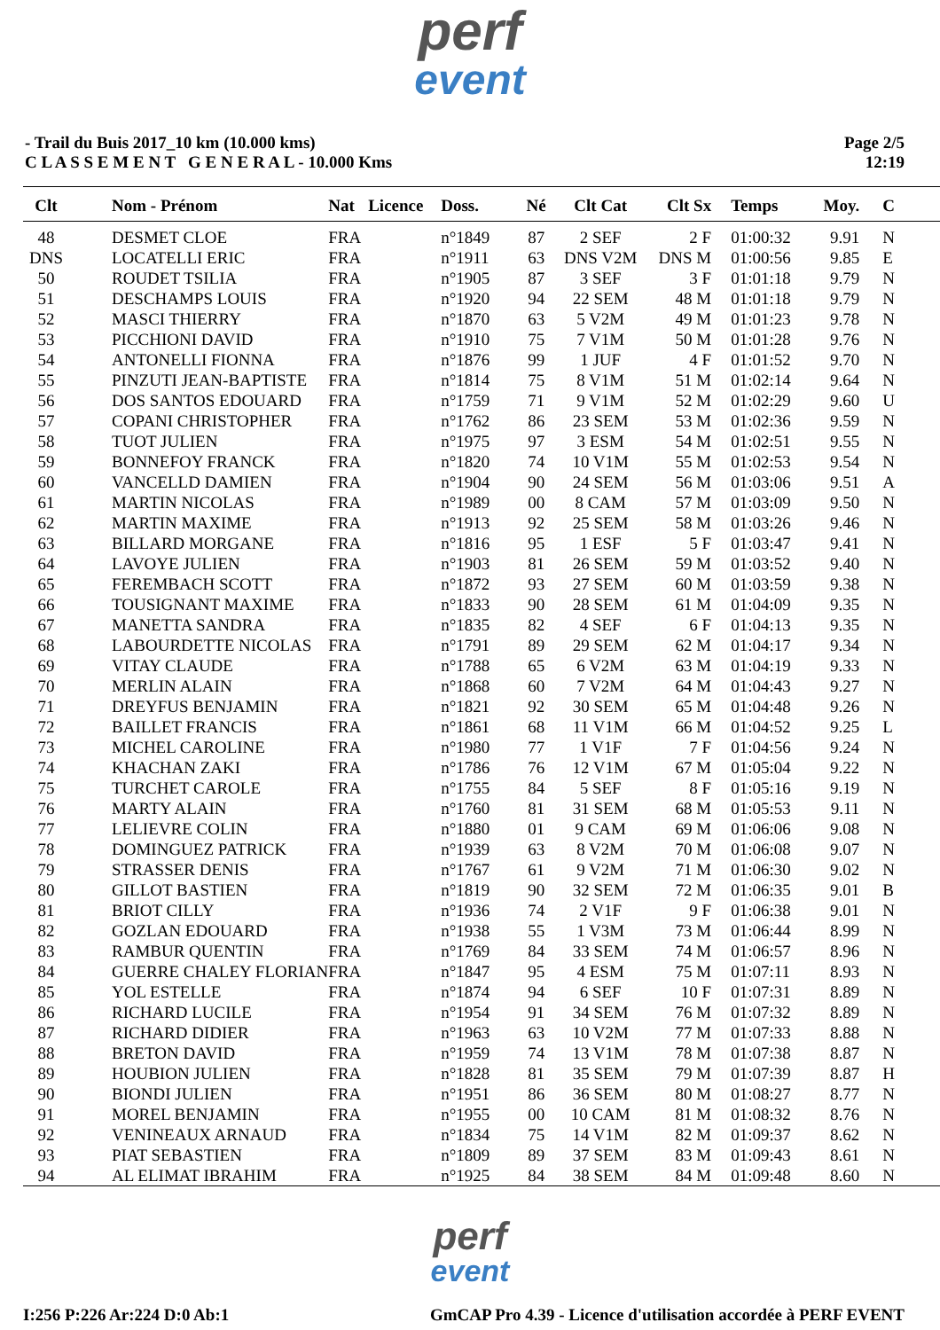perf
event
- Trail du Buis 2017_10 km (10.000 kms)
C L A S S E M E N T G E N E R A L - 10.000 Kms
Page 2/5
12:19
| Clt | Nom - Prénom | Nat | Licence | Doss. | Né | Clt Cat | Clt Sx | Temps | Moy. | C |
| --- | --- | --- | --- | --- | --- | --- | --- | --- | --- | --- |
| 48 | DESMET CLOE | FRA | | n°1849 | 87 | 2 SEF | 2 F | 01:00:32 | 9.91 | N |
| DNS | LOCATELLI ERIC | FRA | | n°1911 | 63 | DNS V2M | DNS M | 01:00:56 | 9.85 | E |
| 50 | ROUDET TSILIA | FRA | | n°1905 | 87 | 3 SEF | 3 F | 01:01:18 | 9.79 | N |
| 51 | DESCHAMPS LOUIS | FRA | | n°1920 | 94 | 22 SEM | 48 M | 01:01:18 | 9.79 | N |
| 52 | MASCI THIERRY | FRA | | n°1870 | 63 | 5 V2M | 49 M | 01:01:23 | 9.78 | N |
| 53 | PICCHIONI DAVID | FRA | | n°1910 | 75 | 7 V1M | 50 M | 01:01:28 | 9.76 | N |
| 54 | ANTONELLI FIONNA | FRA | | n°1876 | 99 | 1 JUF | 4 F | 01:01:52 | 9.70 | N |
| 55 | PINZUTI JEAN-BAPTISTE | FRA | | n°1814 | 75 | 8 V1M | 51 M | 01:02:14 | 9.64 | N |
| 56 | DOS SANTOS EDOUARD | FRA | | n°1759 | 71 | 9 V1M | 52 M | 01:02:29 | 9.60 | U |
| 57 | COPANI CHRISTOPHER | FRA | | n°1762 | 86 | 23 SEM | 53 M | 01:02:36 | 9.59 | N |
| 58 | TUOT JULIEN | FRA | | n°1975 | 97 | 3 ESM | 54 M | 01:02:51 | 9.55 | N |
| 59 | BONNEFOY FRANCK | FRA | | n°1820 | 74 | 10 V1M | 55 M | 01:02:53 | 9.54 | N |
| 60 | VANCELLD DAMIEN | FRA | | n°1904 | 90 | 24 SEM | 56 M | 01:03:06 | 9.51 | A |
| 61 | MARTIN NICOLAS | FRA | | n°1989 | 00 | 8 CAM | 57 M | 01:03:09 | 9.50 | N |
| 62 | MARTIN MAXIME | FRA | | n°1913 | 92 | 25 SEM | 58 M | 01:03:26 | 9.46 | N |
| 63 | BILLARD MORGANE | FRA | | n°1816 | 95 | 1 ESF | 5 F | 01:03:47 | 9.41 | N |
| 64 | LAVOYE JULIEN | FRA | | n°1903 | 81 | 26 SEM | 59 M | 01:03:52 | 9.40 | N |
| 65 | FEREMBACH SCOTT | FRA | | n°1872 | 93 | 27 SEM | 60 M | 01:03:59 | 9.38 | N |
| 66 | TOUSIGNANT MAXIME | FRA | | n°1833 | 90 | 28 SEM | 61 M | 01:04:09 | 9.35 | N |
| 67 | MANETTA SANDRA | FRA | | n°1835 | 82 | 4 SEF | 6 F | 01:04:13 | 9.35 | N |
| 68 | LABOURDETTE NICOLAS | FRA | | n°1791 | 89 | 29 SEM | 62 M | 01:04:17 | 9.34 | N |
| 69 | VITAY CLAUDE | FRA | | n°1788 | 65 | 6 V2M | 63 M | 01:04:19 | 9.33 | N |
| 70 | MERLIN ALAIN | FRA | | n°1868 | 60 | 7 V2M | 64 M | 01:04:43 | 9.27 | N |
| 71 | DREYFUS BENJAMIN | FRA | | n°1821 | 92 | 30 SEM | 65 M | 01:04:48 | 9.26 | N |
| 72 | BAILLET FRANCIS | FRA | | n°1861 | 68 | 11 V1M | 66 M | 01:04:52 | 9.25 | L |
| 73 | MICHEL CAROLINE | FRA | | n°1980 | 77 | 1 V1F | 7 F | 01:04:56 | 9.24 | N |
| 74 | KHACHAN ZAKI | FRA | | n°1786 | 76 | 12 V1M | 67 M | 01:05:04 | 9.22 | N |
| 75 | TURCHET CAROLE | FRA | | n°1755 | 84 | 5 SEF | 8 F | 01:05:16 | 9.19 | N |
| 76 | MARTY ALAIN | FRA | | n°1760 | 81 | 31 SEM | 68 M | 01:05:53 | 9.11 | N |
| 77 | LELIEVRE COLIN | FRA | | n°1880 | 01 | 9 CAM | 69 M | 01:06:06 | 9.08 | N |
| 78 | DOMINGUEZ PATRICK | FRA | | n°1939 | 63 | 8 V2M | 70 M | 01:06:08 | 9.07 | N |
| 79 | STRASSER DENIS | FRA | | n°1767 | 61 | 9 V2M | 71 M | 01:06:30 | 9.02 | N |
| 80 | GILLOT BASTIEN | FRA | | n°1819 | 90 | 32 SEM | 72 M | 01:06:35 | 9.01 | B |
| 81 | BRIOT CILLY | FRA | | n°1936 | 74 | 2 V1F | 9 F | 01:06:38 | 9.01 | N |
| 82 | GOZLAN EDOUARD | FRA | | n°1938 | 55 | 1 V3M | 73 M | 01:06:44 | 8.99 | N |
| 83 | RAMBUR QUENTIN | FRA | | n°1769 | 84 | 33 SEM | 74 M | 01:06:57 | 8.96 | N |
| 84 | GUERRE CHALEY FLORIAN | FRA | | n°1847 | 95 | 4 ESM | 75 M | 01:07:11 | 8.93 | N |
| 85 | YOL ESTELLE | FRA | | n°1874 | 94 | 6 SEF | 10 F | 01:07:31 | 8.89 | N |
| 86 | RICHARD LUCILE | FRA | | n°1954 | 91 | 34 SEM | 76 M | 01:07:32 | 8.89 | N |
| 87 | RICHARD DIDIER | FRA | | n°1963 | 63 | 10 V2M | 77 M | 01:07:33 | 8.88 | N |
| 88 | BRETON DAVID | FRA | | n°1959 | 74 | 13 V1M | 78 M | 01:07:38 | 8.87 | N |
| 89 | HOUBION JULIEN | FRA | | n°1828 | 81 | 35 SEM | 79 M | 01:07:39 | 8.87 | H |
| 90 | BIONDI JULIEN | FRA | | n°1951 | 86 | 36 SEM | 80 M | 01:08:27 | 8.77 | N |
| 91 | MOREL BENJAMIN | FRA | | n°1955 | 00 | 10 CAM | 81 M | 01:08:32 | 8.76 | N |
| 92 | VENINEAUX ARNAUD | FRA | | n°1834 | 75 | 14 V1M | 82 M | 01:09:37 | 8.62 | N |
| 93 | PIAT SEBASTIEN | FRA | | n°1809 | 89 | 37 SEM | 83 M | 01:09:43 | 8.61 | N |
| 94 | AL ELIMAT IBRAHIM | FRA | | n°1925 | 84 | 38 SEM | 84 M | 01:09:48 | 8.60 | N |
perf
event
I:256 P:226 Ar:224 D:0 Ab:1 GmCAP Pro 4.39 - Licence d'utilisation accordée à PERF EVENT